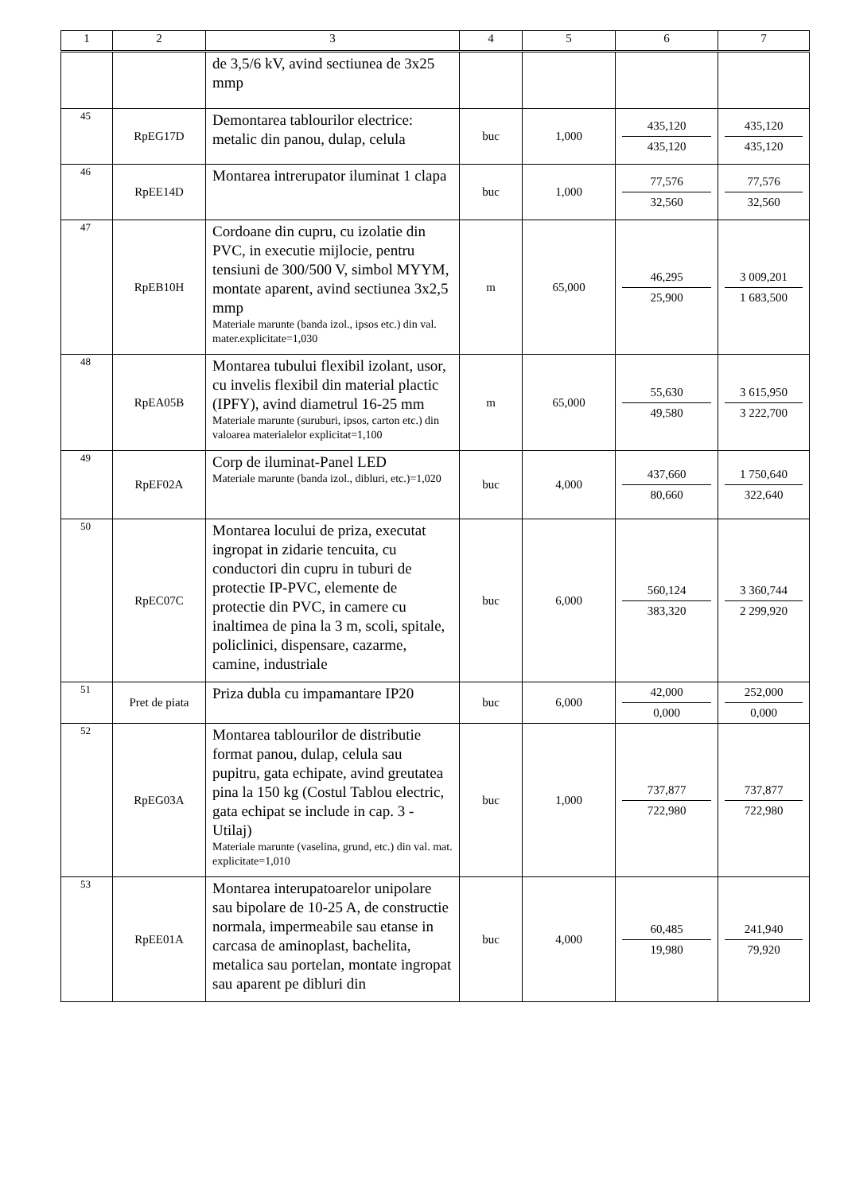| 1 | 2 | 3 | 4 | 5 | 6 | 7 |
| --- | --- | --- | --- | --- | --- | --- |
| | | de 3,5/6 kV, avind sectiunea de 3x25 mmp | | | | |
| 45 | RpEG17D | Demontarea tablourilor electrice: metalic din panou, dulap, celula | buc | 1,000 | 435,120 435,120 | 435,120 435,120 |
| 46 | RpEE14D | Montarea intrerupator iluminat 1 clapa | buc | 1,000 | 77,576 32,560 | 77,576 32,560 |
| 47 | RpEB10H | Cordoane din cupru, cu izolatie din PVC, in executie mijlocie, pentru tensiuni de 300/500 V, simbol MYYM, montate aparent, avind sectiunea 3x2,5 mmp Materiale marunte (banda izol., ipsos etc.) din val. mater.explicitate=1,030 | m | 65,000 | 46,295 25,900 | 3 009,201 1 683,500 |
| 48 | RpEA05B | Montarea tubului flexibil izolant, usor, cu invelis flexibil din material plactic (IPFY), avind diametrul 16-25 mm Materiale marunte (suruburi, ipsos, carton etc.) din valoarea materialelor explicitat=1,100 | m | 65,000 | 55,630 49,580 | 3 615,950 3 222,700 |
| 49 | RpEF02A | Corp de iluminat-Panel LED Materiale marunte (banda izol., dibluri, etc.)=1,020 | buc | 4,000 | 437,660 80,660 | 1 750,640 322,640 |
| 50 | RpEC07C | Montarea locului de priza, executat ingropat in zidarie tencuita, cu conductori din cupru in tuburi de protectie IP-PVC, elemente de protectie din PVC, in camere cu inaltimea de pina la 3 m, scoli, spitale, policlinici, dispensare, cazarme, camine, industriale | buc | 6,000 | 560,124 383,320 | 3 360,744 2 299,920 |
| 51 | Pret de piata | Priza dubla cu impamantare IP20 | buc | 6,000 | 42,000 0,000 | 252,000 0,000 |
| 52 | RpEG03A | Montarea tablourilor de distributie format panou, dulap, celula sau pupitru, gata echipate, avind greutatea pina la 150 kg (Costul Tablou electric, gata echipat se include in cap. 3 - Utilaj) Materiale marunte (vaselina, grund, etc.) din val. mat. explicitate=1,010 | buc | 1,000 | 737,877 722,980 | 737,877 722,980 |
| 53 | RpEE01A | Montarea interupatoarelor unipolare sau bipolare de 10-25 A, de constructie normala, impermeabile sau etanse in carcasa de aminoplast, bachelita, metalica sau portelan, montate ingropat sau aparent pe dibluri din | buc | 4,000 | 60,485 19,980 | 241,940 79,920 |